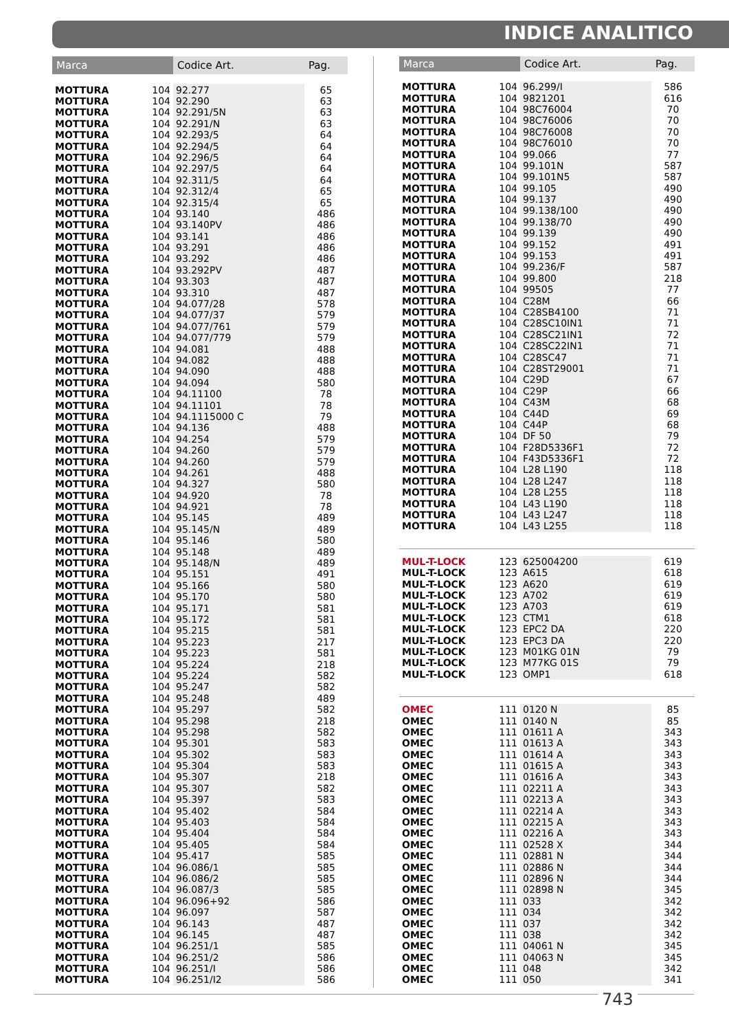INDICE ANALITICO
| Marca | | Codice Art. | Pag. |
| --- | --- | --- | --- |
| MOTTURA | 104 | 92.277 | 65 |
| MOTTURA | 104 | 92.290 | 63 |
| MOTTURA | 104 | 92.291/5N | 63 |
| MOTTURA | 104 | 92.291/N | 63 |
| MOTTURA | 104 | 92.293/5 | 64 |
| MOTTURA | 104 | 92.294/5 | 64 |
| MOTTURA | 104 | 92.296/5 | 64 |
| MOTTURA | 104 | 92.297/5 | 64 |
| MOTTURA | 104 | 92.311/5 | 64 |
| MOTTURA | 104 | 92.312/4 | 65 |
| MOTTURA | 104 | 92.315/4 | 65 |
| MOTTURA | 104 | 93.140 | 486 |
| MOTTURA | 104 | 93.140PV | 486 |
| MOTTURA | 104 | 93.141 | 486 |
| MOTTURA | 104 | 93.291 | 486 |
| MOTTURA | 104 | 93.292 | 486 |
| MOTTURA | 104 | 93.292PV | 487 |
| MOTTURA | 104 | 93.303 | 487 |
| MOTTURA | 104 | 93.310 | 487 |
| MOTTURA | 104 | 94.077/28 | 578 |
| MOTTURA | 104 | 94.077/37 | 579 |
| MOTTURA | 104 | 94.077/761 | 579 |
| MOTTURA | 104 | 94.077/779 | 579 |
| MOTTURA | 104 | 94.081 | 488 |
| MOTTURA | 104 | 94.082 | 488 |
| MOTTURA | 104 | 94.090 | 488 |
| MOTTURA | 104 | 94.094 | 580 |
| MOTTURA | 104 | 94.11100 | 78 |
| MOTTURA | 104 | 94.11101 | 78 |
| MOTTURA | 104 | 94.1115000 C | 79 |
| MOTTURA | 104 | 94.136 | 488 |
| MOTTURA | 104 | 94.254 | 579 |
| MOTTURA | 104 | 94.260 | 579 |
| MOTTURA | 104 | 94.260 | 579 |
| MOTTURA | 104 | 94.261 | 488 |
| MOTTURA | 104 | 94.327 | 580 |
| MOTTURA | 104 | 94.920 | 78 |
| MOTTURA | 104 | 94.921 | 78 |
| MOTTURA | 104 | 95.145 | 489 |
| MOTTURA | 104 | 95.145/N | 489 |
| MOTTURA | 104 | 95.146 | 580 |
| MOTTURA | 104 | 95.148 | 489 |
| MOTTURA | 104 | 95.148/N | 489 |
| MOTTURA | 104 | 95.151 | 491 |
| MOTTURA | 104 | 95.166 | 580 |
| MOTTURA | 104 | 95.170 | 580 |
| MOTTURA | 104 | 95.171 | 581 |
| MOTTURA | 104 | 95.172 | 581 |
| MOTTURA | 104 | 95.215 | 581 |
| MOTTURA | 104 | 95.223 | 217 |
| MOTTURA | 104 | 95.223 | 581 |
| MOTTURA | 104 | 95.224 | 218 |
| MOTTURA | 104 | 95.224 | 582 |
| MOTTURA | 104 | 95.247 | 582 |
| MOTTURA | 104 | 95.248 | 489 |
| MOTTURA | 104 | 95.297 | 582 |
| MOTTURA | 104 | 95.298 | 218 |
| MOTTURA | 104 | 95.298 | 582 |
| MOTTURA | 104 | 95.301 | 583 |
| MOTTURA | 104 | 95.302 | 583 |
| MOTTURA | 104 | 95.304 | 583 |
| MOTTURA | 104 | 95.307 | 218 |
| MOTTURA | 104 | 95.307 | 582 |
| MOTTURA | 104 | 95.397 | 583 |
| MOTTURA | 104 | 95.402 | 584 |
| MOTTURA | 104 | 95.403 | 584 |
| MOTTURA | 104 | 95.404 | 584 |
| MOTTURA | 104 | 95.405 | 584 |
| MOTTURA | 104 | 95.417 | 585 |
| MOTTURA | 104 | 96.086/1 | 585 |
| MOTTURA | 104 | 96.086/2 | 585 |
| MOTTURA | 104 | 96.087/3 | 585 |
| MOTTURA | 104 | 96.096+92 | 586 |
| MOTTURA | 104 | 96.097 | 587 |
| MOTTURA | 104 | 96.143 | 487 |
| MOTTURA | 104 | 96.145 | 487 |
| MOTTURA | 104 | 96.251/1 | 585 |
| MOTTURA | 104 | 96.251/2 | 586 |
| MOTTURA | 104 | 96.251/I | 586 |
| MOTTURA | 104 | 96.251/I2 | 586 |
| Marca | | Codice Art. | Pag. |
| --- | --- | --- | --- |
| MOTTURA | 104 | 96.299/I | 586 |
| MOTTURA | 104 | 9821201 | 616 |
| MOTTURA | 104 | 98C76004 | 70 |
| MOTTURA | 104 | 98C76006 | 70 |
| MOTTURA | 104 | 98C76008 | 70 |
| MOTTURA | 104 | 98C76010 | 70 |
| MOTTURA | 104 | 99.066 | 77 |
| MOTTURA | 104 | 99.101N | 587 |
| MOTTURA | 104 | 99.101N5 | 587 |
| MOTTURA | 104 | 99.105 | 490 |
| MOTTURA | 104 | 99.137 | 490 |
| MOTTURA | 104 | 99.138/100 | 490 |
| MOTTURA | 104 | 99.138/70 | 490 |
| MOTTURA | 104 | 99.139 | 490 |
| MOTTURA | 104 | 99.152 | 491 |
| MOTTURA | 104 | 99.153 | 491 |
| MOTTURA | 104 | 99.236/F | 587 |
| MOTTURA | 104 | 99.800 | 218 |
| MOTTURA | 104 | 99505 | 77 |
| MOTTURA | 104 | C28M | 66 |
| MOTTURA | 104 | C28SB4100 | 71 |
| MOTTURA | 104 | C28SC10IN1 | 71 |
| MOTTURA | 104 | C28SC21IN1 | 72 |
| MOTTURA | 104 | C28SC22IN1 | 71 |
| MOTTURA | 104 | C28SC47 | 71 |
| MOTTURA | 104 | C28ST29001 | 71 |
| MOTTURA | 104 | C29D | 67 |
| MOTTURA | 104 | C29P | 66 |
| MOTTURA | 104 | C43M | 68 |
| MOTTURA | 104 | C44D | 69 |
| MOTTURA | 104 | C44P | 68 |
| MOTTURA | 104 | DF 50 | 79 |
| MOTTURA | 104 | F28D5336F1 | 72 |
| MOTTURA | 104 | F43D5336F1 | 72 |
| MOTTURA | 104 | L28 L190 | 118 |
| MOTTURA | 104 | L28 L247 | 118 |
| MOTTURA | 104 | L28 L255 | 118 |
| MOTTURA | 104 | L43 L190 | 118 |
| MOTTURA | 104 | L43 L247 | 118 |
| MOTTURA | 104 | L43 L255 | 118 |
| MUL-T-LOCK | 123 | 625004200 | 619 |
| MUL-T-LOCK | 123 | A615 | 618 |
| MUL-T-LOCK | 123 | A620 | 619 |
| MUL-T-LOCK | 123 | A702 | 619 |
| MUL-T-LOCK | 123 | A703 | 619 |
| MUL-T-LOCK | 123 | CTM1 | 618 |
| MUL-T-LOCK | 123 | EPC2 DA | 220 |
| MUL-T-LOCK | 123 | EPC3 DA | 220 |
| MUL-T-LOCK | 123 | M01KG 01N | 79 |
| MUL-T-LOCK | 123 | M77KG 01S | 79 |
| MUL-T-LOCK | 123 | OMP1 | 618 |
| OMEC | 111 | 0120 N | 85 |
| OMEC | 111 | 0140 N | 85 |
| OMEC | 111 | 01611 A | 343 |
| OMEC | 111 | 01613 A | 343 |
| OMEC | 111 | 01614 A | 343 |
| OMEC | 111 | 01615 A | 343 |
| OMEC | 111 | 01616 A | 343 |
| OMEC | 111 | 02211 A | 343 |
| OMEC | 111 | 02213 A | 343 |
| OMEC | 111 | 02214 A | 343 |
| OMEC | 111 | 02215 A | 343 |
| OMEC | 111 | 02216 A | 343 |
| OMEC | 111 | 02528 X | 344 |
| OMEC | 111 | 02881 N | 344 |
| OMEC | 111 | 02886 N | 344 |
| OMEC | 111 | 02896 N | 344 |
| OMEC | 111 | 02898 N | 345 |
| OMEC | 111 | 033 | 342 |
| OMEC | 111 | 034 | 342 |
| OMEC | 111 | 037 | 342 |
| OMEC | 111 | 038 | 342 |
| OMEC | 111 | 04061 N | 345 |
| OMEC | 111 | 04063 N | 345 |
| OMEC | 111 | 048 | 342 |
| OMEC | 111 | 050 | 341 |
743